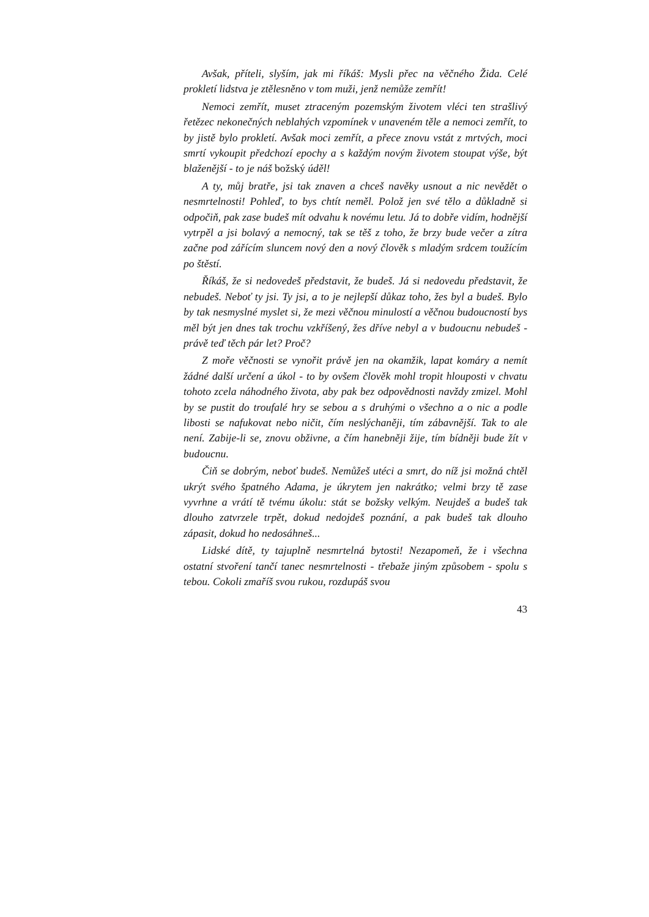Avšak, příteli, slyším, jak mi říkáš: Mysli přec na věčného Žida. Celé prokletí lidstva je ztělesněno v tom muži, jenž nemůže zemřít!
Nemoci zemřít, muset ztraceným pozemským životem vléci ten strašlivý řetězec nekonečných neblahých vzpomínek v unaveném těle a nemoci zemřít, to by jistě bylo prokletí. Avšak moci zemřít, a přece znovu vstát z mrtvých, moci smrtí vykoupit předchozí epochy a s každým novým životem stoupat výše, být blaženější - to je náš božský úděl!
A ty, můj bratře, jsi tak znaven a chceš navěky usnout a nic nevědět o nesmrtelnosti! Pohleď, to bys chtít neměl. Polož jen své tělo a důkladně si odpočiň, pak zase budeš mít odvahu k novému letu. Já to dobře vidím, hodnější vytrpěl a jsi bolavý a nemocný, tak se těš z toho, že brzy bude večer a zítra začne pod zářícím sluncem nový den a nový člověk s mladým srdcem toužícím po štěstí.
Říkáš, že si nedovedeš představit, že budeš. Já si nedovedu představit, že nebudeš. Neboť ty jsi. Ty jsi, a to je nejlepší důkaz toho, žes byl a budeš. Bylo by tak nesmyslné myslet si, že mezi věčnou minulostí a věčnou budoucností bys měl být jen dnes tak trochu vzkříšený, žes dříve nebyl a v budoucnu nebudeš - právě teď těch pár let? Proč?
Z moře věčnosti se vynořit právě jen na okamžik, lapat komáry a nemít žádné další určení a úkol - to by ovšem člověk mohl tropit hlouposti v chvatu tohoto zcela náhodného života, aby pak bez odpovědnosti navždy zmizel. Mohl by se pustit do troufalé hry se sebou a s druhými o všechno a o nic a podle libosti se nafukovat nebo ničit, čím neslýchaněji, tím zábavnější. Tak to ale není. Zabije-li se, znovu obživne, a čím hanebněji žije, tím bídněji bude žít v budoucnu.
Čiň se dobrým, neboť budeš. Nemůžeš utéci a smrt, do níž jsi možná chtěl ukrýt svého špatného Adama, je úkrytem jen nakrátko; velmi brzy tě zase vyvrhne a vrátí tě tvému úkolu: stát se božsky velkým. Neujdeš a budeš tak dlouho zatvrzele trpět, dokud nedojdeš poznání, a pak budeš tak dlouho zápasit, dokud ho nedosáhneš...
Lidské dítě, ty tajuplně nesmrtelná bytosti! Nezapomeň, že i všechna ostatní stvoření tančí tanec nesmrtelnosti - třebaže jiným způsobem - spolu s tebou. Cokoli zmaříš svou rukou, rozdupáš svou
43